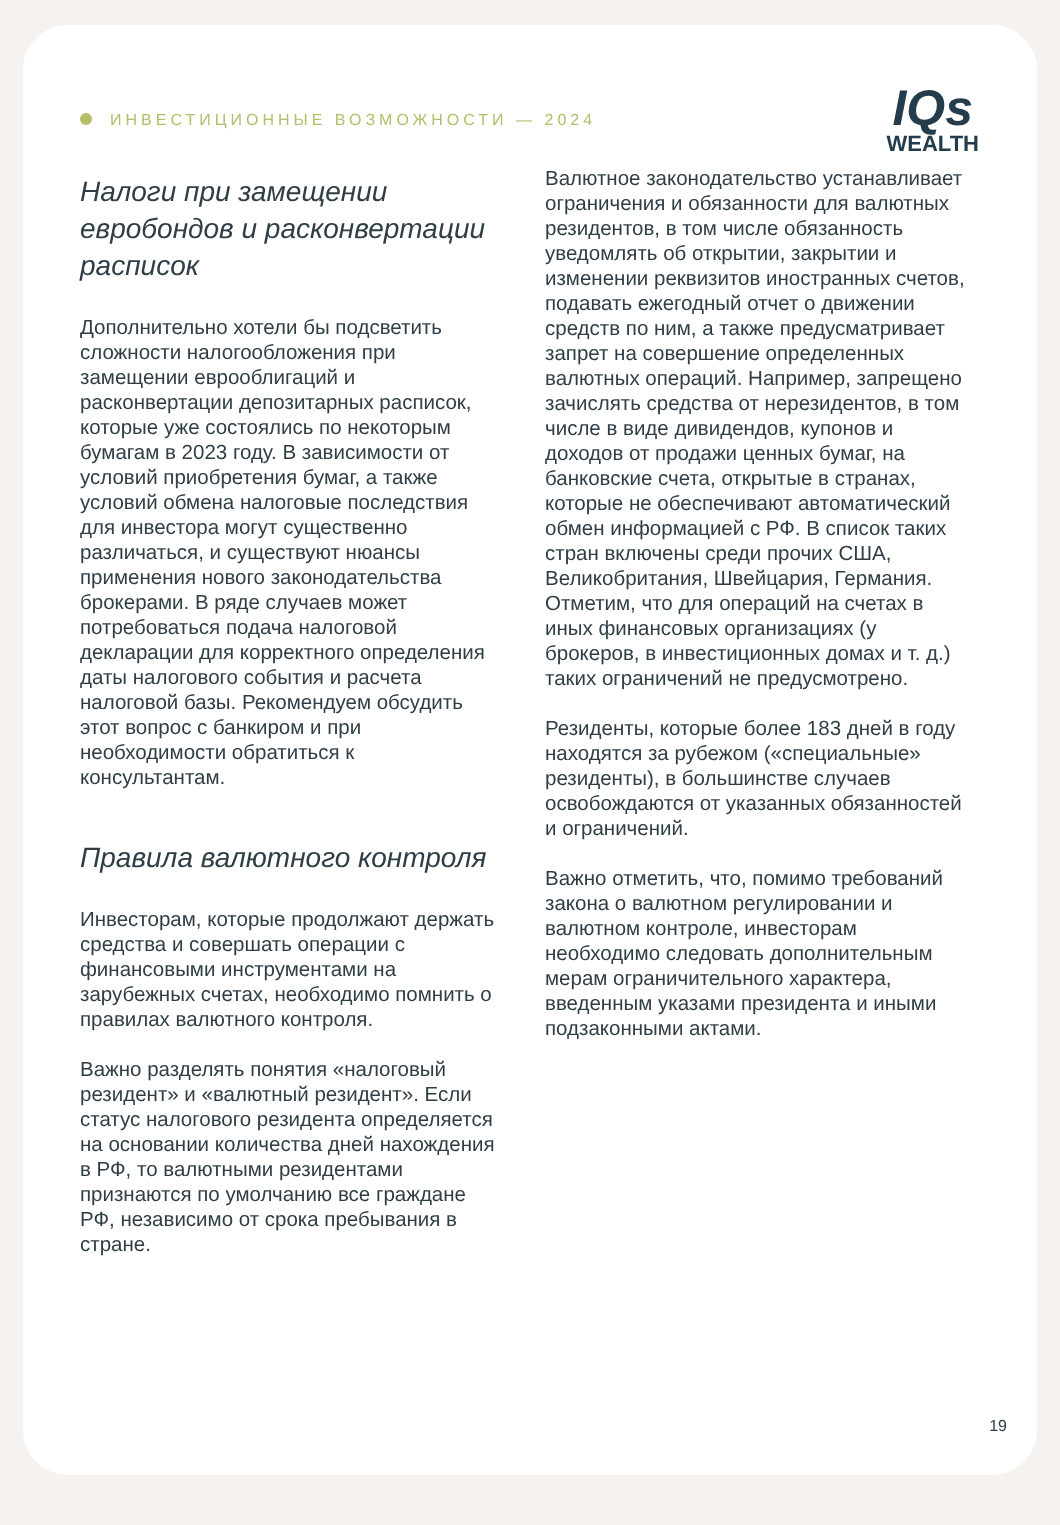ИНВЕСТИЦИОННЫЕ ВОЗМОЖНОСТИ — 2024
IQs
WEALTH
Налоги при замещении евробондов и расконвертации расписок
Дополнительно хотели бы подсветить сложности налогообложения при замещении еврооблигаций и расконвертации депозитарных расписок, которые уже состоялись по некоторым бумагам в 2023 году. В зависимости от условий приобретения бумаг, а также условий обмена налоговые последствия для инвестора могут существенно различаться, и существуют нюансы применения нового законодательства брокерами. В ряде случаев может потребоваться подача налоговой декларации для корректного определения даты налогового события и расчета налоговой базы. Рекомендуем обсудить этот вопрос с банкиром и при необходимости обратиться к консультантам.
Правила валютного контроля
Инвесторам, которые продолжают держать средства и совершать операции с финансовыми инструментами на зарубежных счетах, необходимо помнить о правилах валютного контроля.
Важно разделять понятия «налоговый резидент» и «валютный резидент». Если статус налогового резидента определяется на основании количества дней нахождения в РФ, то валютными резидентами признаются по умолчанию все граждане РФ, независимо от срока пребывания в стране.
Валютное законодательство устанавливает ограничения и обязанности для валютных резидентов, в том числе обязанность уведомлять об открытии, закрытии и изменении реквизитов иностранных счетов, подавать ежегодный отчет о движении средств по ним, а также предусматривает запрет на совершение определенных валютных операций. Например, запрещено зачислять средства от нерезидентов, в том числе в виде дивидендов, купонов и доходов от продажи ценных бумаг, на банковские счета, открытые в странах, которые не обеспечивают автоматический обмен информацией с РФ. В список таких стран включены среди прочих США, Великобритания, Швейцария, Германия. Отметим, что для операций на счетах в иных финансовых организациях (у брокеров, в инвестиционных домах и т. д.) таких ограничений не предусмотрено.
Резиденты, которые более 183 дней в году находятся за рубежом («специальные» резиденты), в большинстве случаев освобождаются от указанных обязанностей и ограничений.
Важно отметить, что, помимо требований закона о валютном регулировании и валютном контроле, инвесторам необходимо следовать дополнительным мерам ограничительного характера, введенным указами президента и иными подзаконными актами.
19